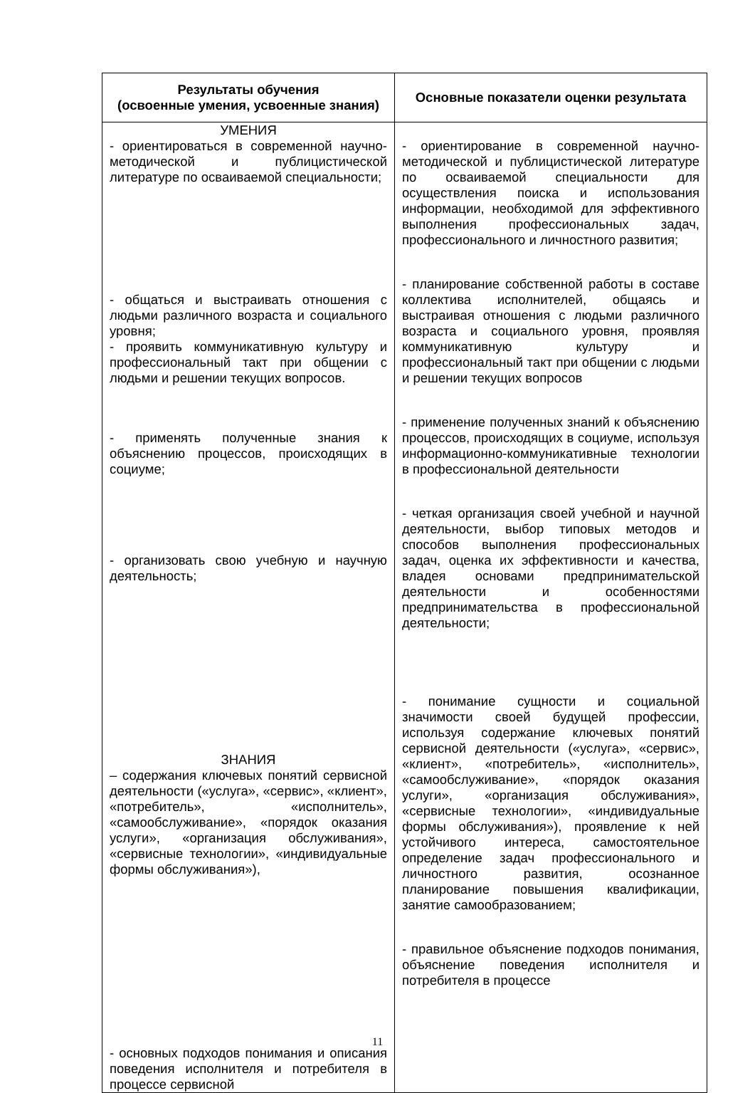| Результаты обучения (освоенные умения, усвоенные знания) | Основные показатели оценки результата |
| --- | --- |
| УМЕНИЯ - ориентироваться в современной научно-методической и публицистической литературе по осваиваемой специальности; - общаться и выстраивать отношения с людьми различного возраста и социального уровня; - проявить коммуникативную культуру и профессиональный такт при общении с людьми и решении текущих вопросов. - применять полученные знания к объяснению процессов, происходящих в социуме; - организовать свою учебную и научную деятельность; ЗНАНИЯ – содержания ключевых понятий сервисной деятельности («услуга», «сервис», «клиент», «потребитель», «исполнитель», «самообслуживание», «порядок оказания услуги», «организация обслуживания», «сервисные технологии», «индивидуальные формы обслуживания»), - основных подходов понимания и описания поведения исполнителя и потребителя в процессе сервисной | - ориентирование в современной научно-методической и публицистической литературе по осваиваемой специальности для осуществления поиска и использования информации, необходимой для эффективного выполнения профессиональных задач, профессионального и личностного развития; - планирование собственной работы в составе коллектива исполнителей, общаясь и выстраивая отношения с людьми различного возраста и социального уровня, проявляя коммуникативную культуру и профессиональный такт при общении с людьми и решении текущих вопросов - применение полученных знаний к объяснению процессов, происходящих в социуме, используя информационно-коммуникативные технологии в профессиональной деятельности - четкая организация своей учебной и научной деятельности, выбор типовых методов и способов выполнения профессиональных задач, оценка их эффективности и качества, владея основами предпринимательской деятельности и особенностями предпринимательства в профессиональной деятельности; - понимание сущности и социальной значимости своей будущей профессии, используя содержание ключевых понятий сервисной деятельности («услуга», «сервис», «клиент», «потребитель», «исполнитель», «самообслуживание», «порядок оказания услуги», «организация обслуживания», «сервисные технологии», «индивидуальные формы обслуживания»), проявление к ней устойчивого интереса, самостоятельное определение задач профессионального и личностного развития, осознанное планирование повышения квалификации, занятие самообразованием; - правильное объяснение подходов понимания, объяснение поведения исполнителя и потребителя в процессе |
11